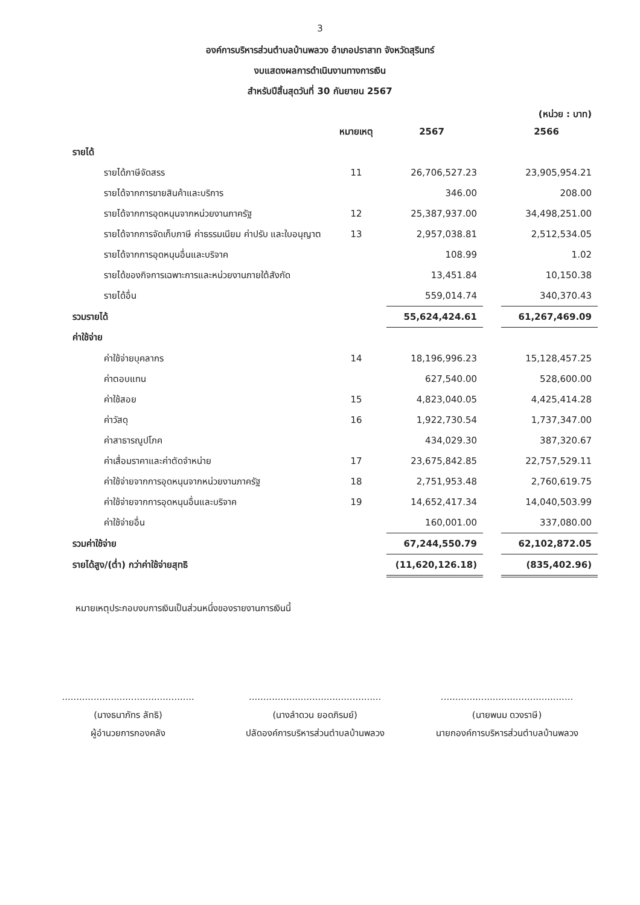3
องค์การบริหารส่วนตำบลบ้านพลวง อำเภอปราสาท จังหวัดสุรินทร์
งบแสดงผลการดำเนินงานทางการเงิน
สำหรับปีสิ้นสุดวันที่ 30 กันยายน 2567
(หน่วย : บาท)
| | หมายเหตุ | 2567 | | 2566 |
| --- | --- | --- | --- | --- |
| รายได้ | | | | |
| รายได้ภาษีจัดสรร | 11 | 26,706,527.23 | | 23,905,954.21 |
| รายได้จากการขายสินค้าและบริการ | | 346.00 | | 208.00 |
| รายได้จากการอุดหนุนจากหน่วยงานภาครัฐ | 12 | 25,387,937.00 | | 34,498,251.00 |
| รายได้จากการจัดเก็บภาษี ค่าธรรมเนียม ค่าปรับ และใบอนุญาต | 13 | 2,957,038.81 | | 2,512,534.05 |
| รายได้จากการอุดหนุนอื่นและบริจาค | | 108.99 | | 1.02 |
| รายได้ของกิจการเฉพาะการและหน่วยงานภายใต้สังกัด | | 13,451.84 | | 10,150.38 |
| รายได้อื่น | | 559,014.74 | | 340,370.43 |
| รวมรายได้ | | 55,624,424.61 | | 61,267,469.09 |
| ค่าใช้จ่าย | | | | |
| ค่าใช้จ่ายบุคลากร | 14 | 18,196,996.23 | | 15,128,457.25 |
| ค่าตอบแทน | | 627,540.00 | | 528,600.00 |
| ค่าใช้สอย | 15 | 4,823,040.05 | | 4,425,414.28 |
| ค่าวัสดุ | 16 | 1,922,730.54 | | 1,737,347.00 |
| ค่าสาธารณูปโภค | | 434,029.30 | | 387,320.67 |
| ค่าเสื่อมราคาและค่าตัดจำหน่าย | 17 | 23,675,842.85 | | 22,757,529.11 |
| ค่าใช้จ่ายจากการอุดหนุนจากหน่วยงานภาครัฐ | 18 | 2,751,953.48 | | 2,760,619.75 |
| ค่าใช้จ่ายจากการอุดหนุนอื่นและบริจาค | 19 | 14,652,417.34 | | 14,040,503.99 |
| ค่าใช้จ่ายอื่น | | 160,001.00 | | 337,080.00 |
| รวมค่าใช้จ่าย | | 67,244,550.79 | | 62,102,872.05 |
| รายได้สูง/(ต่ำ) กว่าค่าใช้จ่ายสุทธิ | | (11,620,126.18) | | (835,402.96) |
หมายเหตุประกอบงบการเงินเป็นส่วนหนึ่งของรายงานการเงินนี้
..............................................
(นางธนาภัทร ลัทธิ)
ผู้อำนวยการกองคลัง
..............................................
(นางลำดวน ยอดภิรมย์)
ปลัดองค์การบริหารส่วนตำบลบ้านพลวง
..............................................
(นายพนม ดวงราษี)
นายกองค์การบริหารส่วนตำบลบ้านพลวง